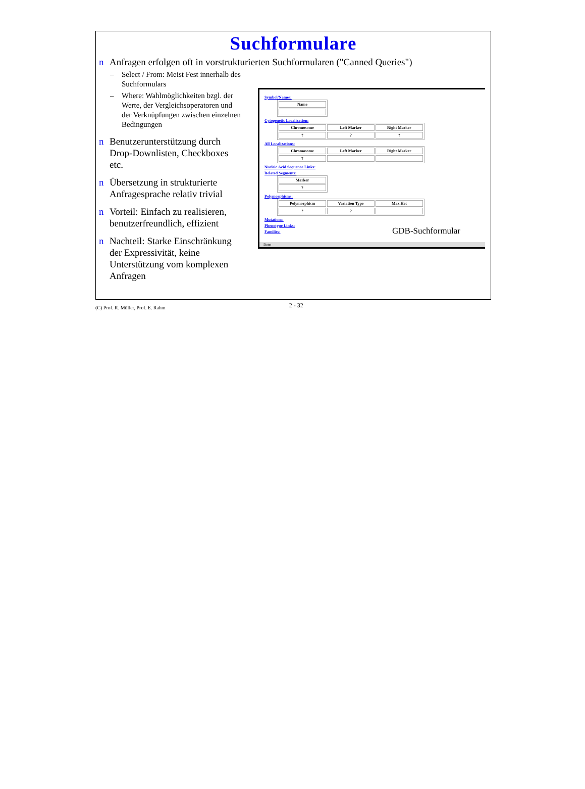Suchformulare
n Anfragen erfolgen oft in vorstrukturierten Suchformularen ("Canned Queries")
– Select / From: Meist Fest innerhalb des Suchformulars
– Where: Wahlmöglichkeiten bzgl. der Werte, der Vergleichsoperatoren und der Verknüpfungen zwischen einzelnen Bedingungen
n Benutzerunterstützung durch Drop-Downlisten, Checkboxes etc.
n Übersetzung in strukturierte Anfragesprache relativ trivial
n Vorteil: Einfach zu realisieren, benutzerfreundlich, effizient
n Nachteil: Starke Einschränkung der Expressivität, keine Unterstützung vom komplexen Anfragen
Symbol/Names:
| Name |
Cytogenetic Localization:
| Chromosome | Left Marker | Right Marker |
| ? | ? | ? |
All Localizations:
| Chromosome | Left Marker | Right Marker |
| ? | | |
Nucleic Acid Sequence Links:
Related Segments:
| Marker |
| ? |
Polymorphisms:
| Polymorphism | Variation Type | Max Het |
| ? | ? | |
Mutations:
Phenotype Links:
Families:
Done
GDB-Suchformular
(C) Prof. R. Müller, Prof. E. Rahm 2 - 32